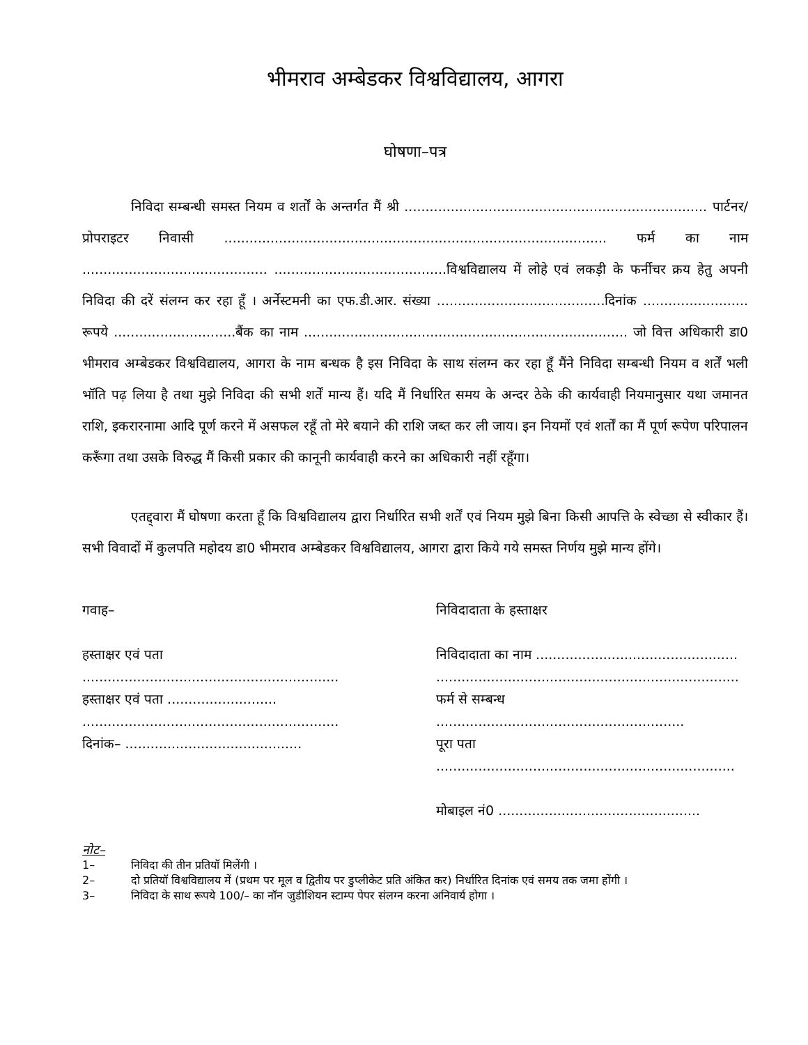भीमराव अम्बेडकर विश्वविद्यालय, आगरा
घोषणा–पत्र
निविदा सम्बन्धी समस्त नियम व शर्तों के अन्तर्गत मैं श्री ........................................................................ पार्टनर/प्रोपराइटर निवासी ........................................................................................... फर्म का नाम ............................................ .........................................विश्वविद्यालय में लोहे एवं लकड़ी के फर्नीचर क्रय हेतु अपनी निविदा की दरें संलग्न कर रहा हूँ । अर्नेस्टमनी का एफ.डी.आर. संख्या ........................................दिनांक ......................... रूपये .............................बैंक का नाम ............................................................................. जो वित्त अधिकारी डा0 भीमराव अम्बेडकर विश्वविद्यालय, आगरा के नाम बन्धक है इस निविदा के साथ संलग्न कर रहा हूँ मैंने निविदा सम्बन्धी नियम व शर्तें भली भॉति पढ़ लिया है तथा मुझे निविदा की सभी शर्तें मान्य हैं। यदि मैं निर्धारित समय के अन्दर ठेके की कार्यवाही नियमानुसार यथा जमानत राशि, इकरारनामा आदि पूर्ण करने में असफल रहूँ तो मेरे बयाने की राशि जब्त कर ली जाय। इन नियमों एवं शर्तों का मैं पूर्ण रूपेण परिपालन करूँगा तथा उसके विरुद्ध मैं किसी प्रकार की कानूनी कार्यवाही करने का अधिकारी नहीं रहूँगा।
एतद्द्वारा मैं घोषणा करता हूँ कि विश्वविद्यालय द्वारा निर्धारित सभी शर्तें एवं नियम मुझे बिना किसी आपत्ति के स्वेच्छा से स्वीकार हैं। सभी विवादों में कुलपति महोदय डा0 भीमराव अम्बेडकर विश्वविद्यालय, आगरा द्वारा किये गये समस्त निर्णय मुझे मान्य होंगे।
गवाह–
हस्ताक्षर एवं पता
.............................................................
हस्ताक्षर एवं पता ..........................
.............................................................
दिनांक– ..........................................
निविदादाता के हस्ताक्षर
निविदादाता का नाम ................................................
........................................................................
फर्म से सम्बन्ध ...........................................................
पूरा पता .......................................................................
मोबाइल नं0 ................................................
नोट–
1– निविदा की तीन प्रतियॉ मिलेंगी ।
2– दो प्रतियॉ विश्वविद्यालय में (प्रथम पर मूल व द्वितीय पर डुप्लीकेट प्रति अंकित कर) निर्धारित दिनांक एवं समय तक जमा होंगी ।
3– निविदा के साथ रूपये 100/– का नॉन जुडीशियन स्टाम्प पेपर संलग्न करना अनिवार्य होगा ।